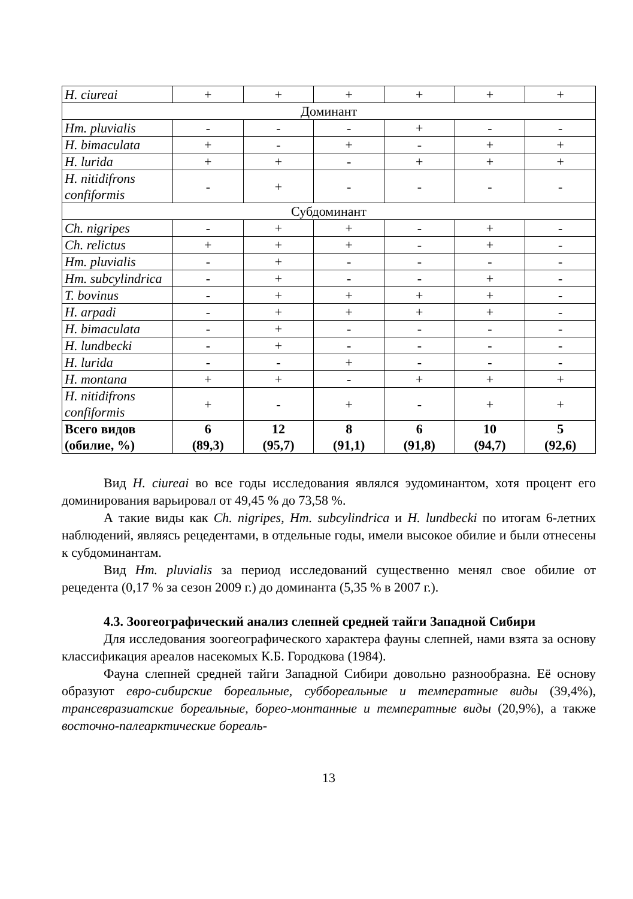| H. ciureai | + | + | + | + | + | + |
| Доминант | | | | | | |
| Hm. pluvialis | - | - | - | + | - | - |
| H. bimaculata | + | - | + | - | + | + |
| H. lurida | + | + | - | + | + | + |
| H. nitidifrons confiformis | - | + | - | - | - | - |
| Субдоминант | | | | | | |
| Ch. nigripes | - | + | + | - | + | - |
| Ch. relictus | + | + | + | - | + | - |
| Hm. pluvialis | - | + | - | - | - | - |
| Hm. subcylindrica | - | + | - | - | + | - |
| T. bovinus | - | + | + | + | + | - |
| H. arpadi | - | + | + | + | + | - |
| H. bimaculata | - | + | - | - | - | - |
| H. lundbecki | - | + | - | - | - | - |
| H. lurida | - | - | + | - | - | - |
| H. montana | + | + | - | + | + | + |
| H. nitidifrons confiformis | + | - | + | - | + | + |
| Всего видов (обилие, %) | 6 (89,3) | 12 (95,7) | 8 (91,1) | 6 (91,8) | 10 (94,7) | 5 (92,6) |
Вид H. ciureai во все годы исследования являлся эудоминантом, хотя процент его доминирования варьировал от 49,45 % до 73,58 %.
А такие виды как Ch. nigripes, Hm. subcylindrica и H. lundbecki по итогам 6-летних наблюдений, являясь рецедентами, в отдельные годы, имели высокое обилие и были отнесены к субдоминантам.
Вид Hm. pluvialis за период исследований существенно менял свое обилие от рецедента (0,17 % за сезон 2009 г.) до доминанта (5,35 % в 2007 г.).
4.3. Зоогеографический анализ слепней средней тайги Западной Сибири
Для исследования зоогеографического характера фауны слепней, нами взята за основу классификация ареалов насекомых К.Б. Городкова (1984).
Фауна слепней средней тайги Западной Сибири довольно разнообразна. Её основу образуют евро-сибирские бореальные, суббореальные и температные виды (39,4%), трансевразиатские бореальные, борео-монтанные и температные виды (20,9%), а также восточно-палеарктические бореаль-
13